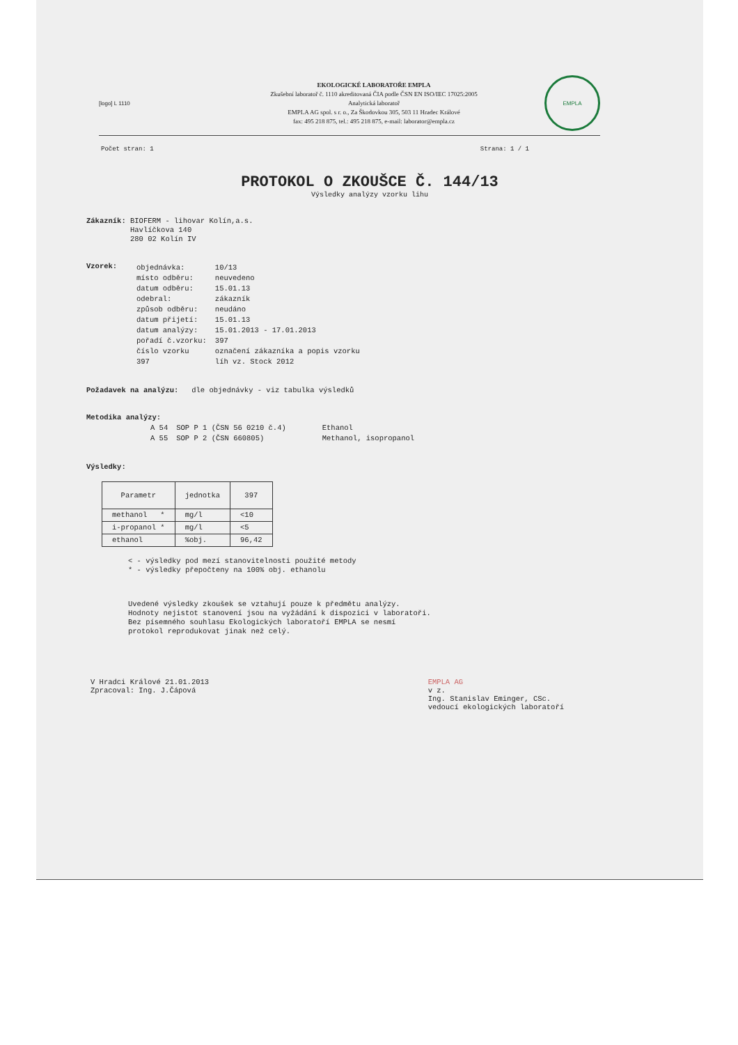[logo] L 1110
EKOLOGICKÉ LABORATOŘE EMPLA
Zkušební laboratoř č. 1110 akreditovaná ČIA podle ČSN EN ISO/IEC 17025:2005
Analytická laboratoř
EMPLA AG spol. s r. o., Za Škodovkou 305, 503 11 Hradec Králové
fax: 495 218 875, tel.: 495 218 875, e-mail: laborator@empla.cz
EMPLA
Počet stran: 1 Strana: 1 / 1
PROTOKOL O ZKOUŠCE Č. 144/13
Výsledky analýzy vzorku lihu
Zákazník: BIOFERM - lihovar Kolín,a.s.
Havlíčkova 140
280 02 Kolín IV
Vzorek:
| objednávka: | 10/13 |
| místo odběru: | neuvedeno |
| datum odběru: | 15.01.13 |
| odebral: | zákazník |
| způsob odběru: | neudáno |
| datum přijetí: | 15.01.13 |
| datum analýzy: | 15.01.2013 - 17.01.2013 |
| pořadí č.vzorku: | 397 |
| číslo vzorku | označení zákazníka a popis vzorku |
| 397 | líh vz. Stock 2012 |
Požadavek na analýzu: dle objednávky - viz tabulka výsledků
Metodika analýzy:
| A 54 | SOP P 1 (ČSN 56 0210 č.4) | Ethanol |
| A 55 | SOP P 2 (ČSN 660805) | Methanol, isopropanol |
Výsledky:
| Parametr | jednotka | 397 |
| --- | --- | --- |
| methanol * | mg/l | <10 |
| i-propanol * | mg/l | <5 |
| ethanol | %obj. | 96,42 |
< - výsledky pod mezí stanovitelnosti použité metody
* - výsledky přepočteny na 100% obj. ethanolu
Uvedené výsledky zkoušek se vztahují pouze k předmětu analýzy.
Hodnoty nejistot stanovení jsou na vyžádání k dispozici v laboratoři.
Bez písemného souhlasu Ekologických laboratoří EMPLA se nesmí
protokol reprodukovat jinak než celý.
V Hradci Králové 21.01.2013
Zpracoval: Ing. J.Čápová
EMPLA AG
v z.
Ing. Stanislav Eminger, CSc.
vedoucí ekologických laboratoří